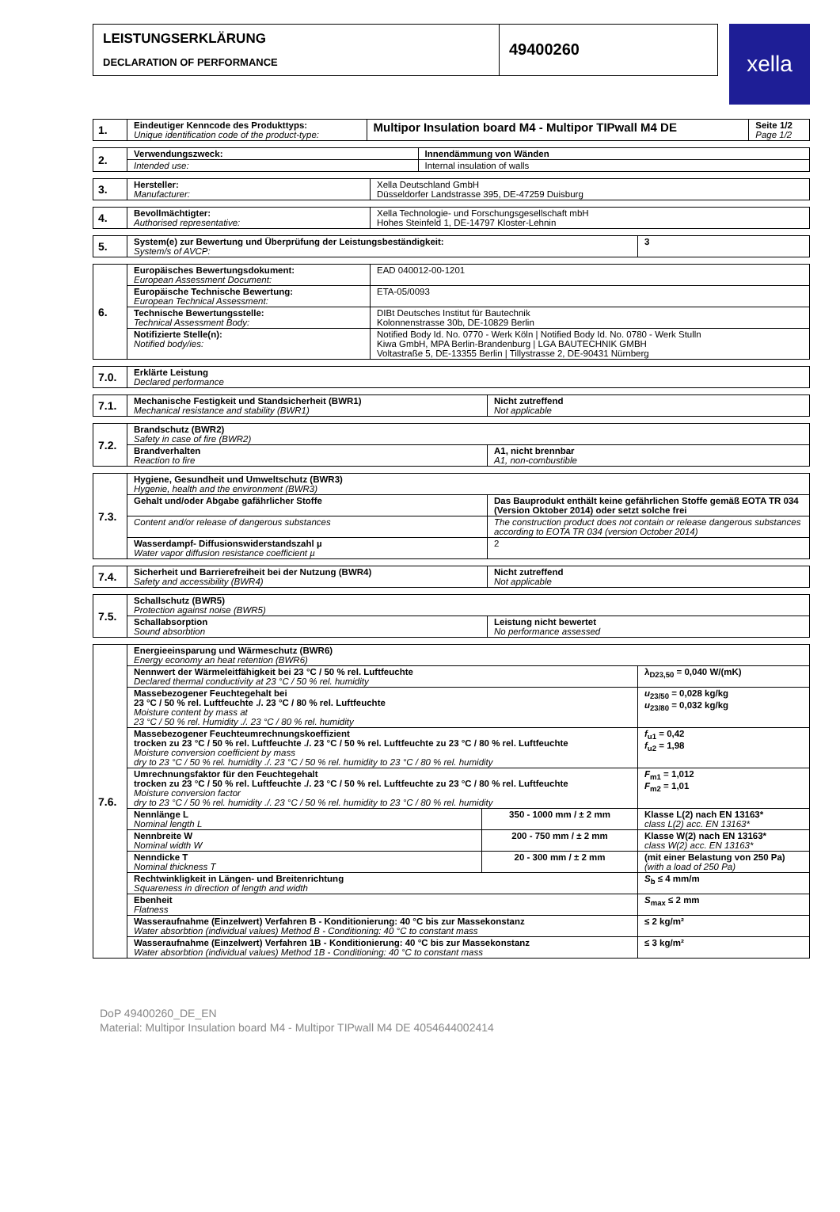LEISTUNGSERKLÄRUNG
DECLARATION OF PERFORMANCE
49400260
xella
| 1. | Eindeutiger Kenncode des Produkttyps: Unique identification code of the product-type: | Multipor Insulation board M4 - Multipor TIPwall M4 DE | Seite 1/2 Page 1/2 |
| 2. | Verwendungszweck: | Innendämmung von Wänden |
| | Intended use: | Internal insulation of walls |
| 3. | Hersteller: Manufacturer: | Xella Deutschland GmbH Düsseldorfer Landstrasse 395, DE-47259 Duisburg |
| 4. | Bevollmächtigter: Authorised representative: | Xella Technologie- und Forschungsgesellschaft mbH Hohes Steinfeld 1, DE-14797 Kloster-Lehnin |
| 5. | System(e) zur Bewertung und Überprüfung der Leistungsbeständigkeit: System/s of AVCP: | 3 |
| 6. | Europäisches Bewertungsdokument: European Assessment Document: | EAD 040012-00-1201 |
| | Europäische Technische Bewertung: European Technical Assessment: | ETA-05/0093 |
| | Technische Bewertungsstelle: Technical Assessment Body: | DIBt Deutsches Institut für Bautechnik Kolonnenstrasse 30b, DE-10829 Berlin |
| | Notifizierte Stelle(n): Notified body/ies: | Notified Body Id. No. 0770 - Werk Köln / Notified Body Id. No. 0780 - Werk Stulln Kiwa GmbH, MPA Berlin-Brandenburg / LGA BAUTECHNIK GMBH Voltastraße 5, DE-13355 Berlin / Tillystrasse 2, DE-90431 Nürnberg |
| 7.0. | Erklärte Leistung Declared performance |
| 7.1. | Mechanische Festigkeit und Standsicherheit (BWR1) Mechanical resistance and stability (BWR1) | Nicht zutreffend Not applicable |
| 7.2. | Brandschutz (BWR2) Safety in case of fire (BWR2) | |
| | Brandverhalten Reaction to fire | A1, nicht brennbar A1, non-combustible |
| 7.3. | Hygiene, Gesundheit und Umweltschutz (BWR3) Hygenie, health and the environment (BWR3) | |
| | Gehalt und/oder Abgabe gafährlicher Stoffe | Das Bauprodukt enthält keine gefährlichen Stoffe gemäß EOTA TR 034 (Version Oktober 2014) oder setzt solche frei |
| | Content and/or release of dangerous substances | The construction product does not contain or release dangerous substances according to EOTA TR 034 (version October 2014) |
| | Wasserdampf- Diffusionswiderstandszahl µ Water vapor diffusion resistance coefficient µ | 2 |
| 7.4. | Sicherheit und Barrierefreiheit bei der Nutzung (BWR4) Safety and accessibility (BWR4) | Nicht zutreffend Not applicable |
| 7.5. | Schallschutz (BWR5) Protection against noise (BWR5) | |
| | Schallabsorption Sound absorbtion | Leistung nicht bewertet No performance assessed |
| 7.6. | Energieeinsparung und Wärmeschutz (BWR6) Energy economy an heat retention (BWR6) | | |
| | Nennwert der Wärmeleitfähigkeit bei 23 °C / 50 % rel. Luftfeuchte Declared thermal conductivity at 23 °C / 50 % rel. humidity | | λ<sub>D23,50</sub> = 0,040 W/(mK) |
| | Massebezogener Feuchtegehalt bei 23 °C / 50 % rel. Luftfeuchte ./. 23 °C / 80 % rel. Luftfeuchte Moisture content by mass at 23 °C / 50 % rel. Humidity ./. 23 °C / 80 % rel. humidity | | u<sub>23/50</sub> = 0,028 kg/kg u<sub>23/80</sub> = 0,032 kg/kg |
| | Massebezogener Feuchteumrechnungskoeffizient trocken zu 23 °C / 50 % rel. Luftfeuchte ./. 23 °C / 50 % rel. Luftfeuchte zu 23 °C / 80 % rel. Luftfeuchte Moisture conversion coefficient by mass dry to 23 °C / 50 % rel. humidity ./. 23 °C / 50 % rel. humidity to 23 °C / 80 % rel. humidity | | f<sub>u1</sub> = 0,42 f<sub>u2</sub> = 1,98 |
| | Umrechnungsfaktor für den Feuchtegehalt trocken zu 23 °C / 50 % rel. Luftfeuchte ./. 23 °C / 50 % rel. Luftfeuchte zu 23 °C / 80 % rel. Luftfeuchte Moisture conversion factor dry to 23 °C / 50 % rel. humidity ./. 23 °C / 50 % rel. humidity to 23 °C / 80 % rel. humidity | | F<sub>m1</sub> = 1,012 F<sub>m2</sub> = 1,01 |
| | Nennlänge L Nominal length L | 350 - 1000 mm / ± 2 mm | Klasse L(2) nach EN 13163* class L(2) acc. EN 13163* |
| | Nennbreite W Nominal width W | 200 - 750 mm / ± 2 mm | Klasse W(2) nach EN 13163* class W(2) acc. EN 13163* |
| | Nenndicke T Nominal thickness T | 20 - 300 mm / ± 2 mm | (mit einer Belastung von 250 Pa) (with a load of 250 Pa) |
| | Rechtwinkligkeit in Längen- und Breitenrichtung Squareness in direction of length and width | | S<sub>b</sub> ≤ 4 mm/m |
| | Ebenheit Flatness | | S<sub>max</sub> ≤ 2 mm |
| | Wasseraufnahme (Einzelwert) Verfahren B - Konditionierung: 40 °C bis zur Massekonstanz Water absorbtion (individual values) Method B - Conditioning: 40 °C to constant mass | | ≤ 2 kg/m² |
| | Wasseraufnahme (Einzelwert) Verfahren 1B - Konditionierung: 40 °C bis zur Massekonstanz Water absorbtion (individual values) Method 1B - Conditioning: 40 °C to constant mass | | ≤ 3 kg/m² |
DoP 49400260_DE_EN
Material: Multipor Insulation board M4 - Multipor TIPwall M4 DE 4054644002414